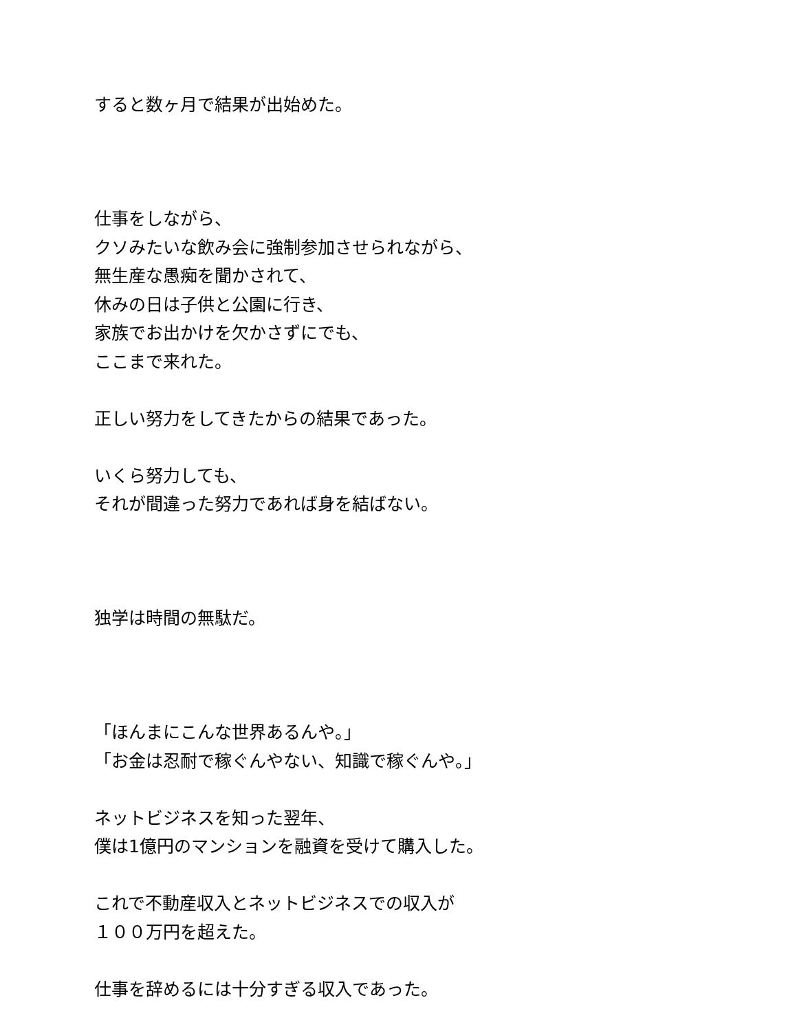すると数ヶ月で結果が出始めた。
仕事をしながら、
クソみたいな飲み会に強制参加させられながら、
無生産な愚痴を聞かされて、
休みの日は子供と公園に行き、
家族でお出かけを欠かさずにでも、
ここまで来れた。
正しい努力をしてきたからの結果であった。
いくら努力しても、
それが間違った努力であれば身を結ばない。
独学は時間の無駄だ。
「ほんまにこんな世界あるんや。」
「お金は忍耐で稼ぐんやない、知識で稼ぐんや。」
ネットビジネスを知った翌年、
僕は1億円のマンションを融資を受けて購入した。
これで不動産収入とネットビジネスでの収入が
１００万円を超えた。
仕事を辞めるには十分すぎる収入であった。